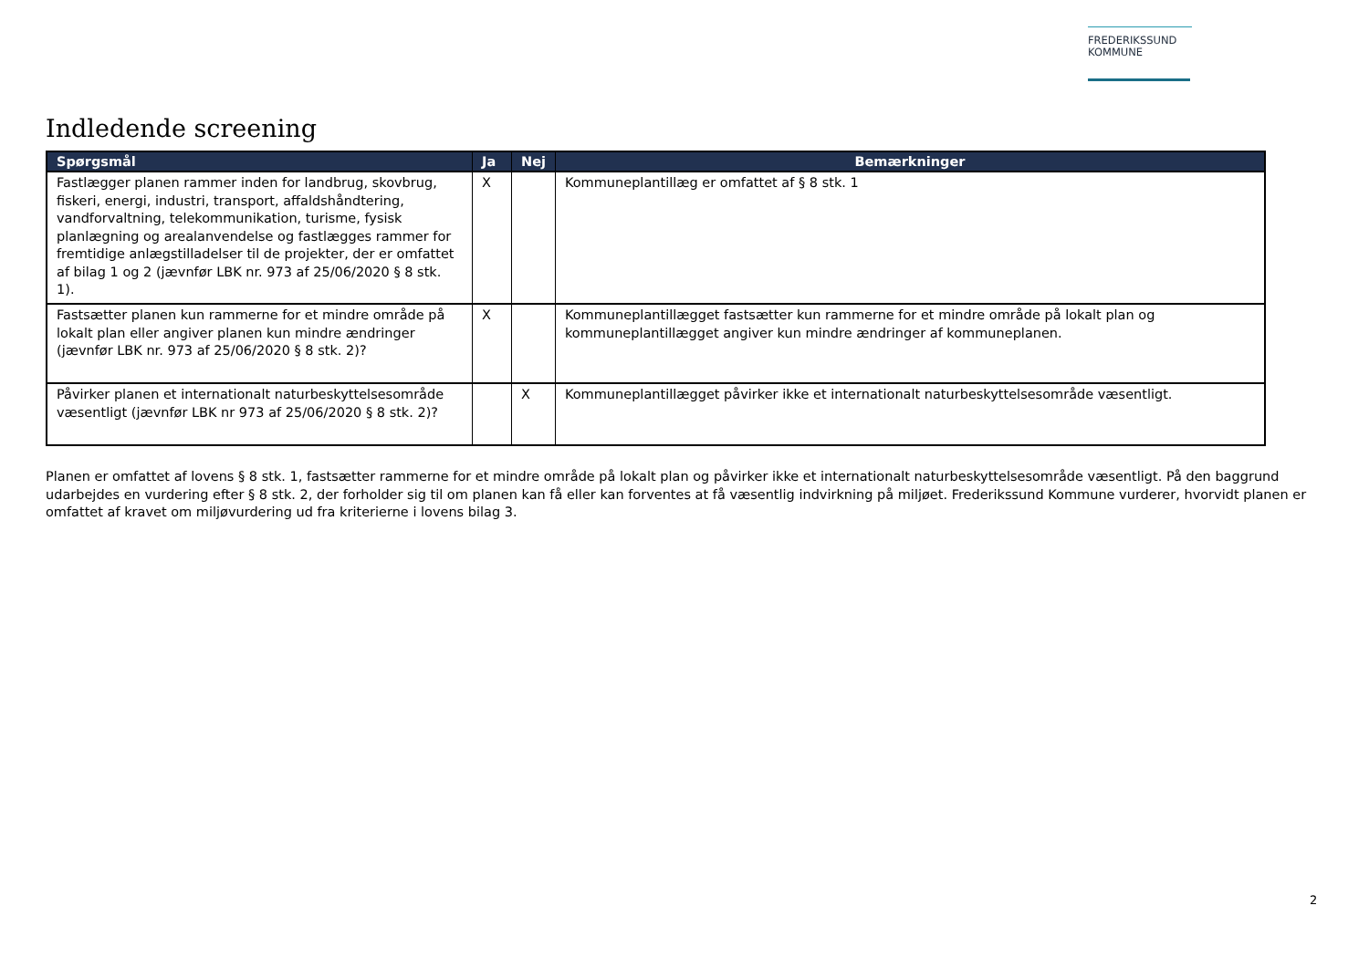FREDERIKSSUND
KOMMUNE
Indledende screening
| Spørgsmål | Ja | Nej | Bemærkninger |
| --- | --- | --- | --- |
| Fastlægger planen rammer inden for landbrug, skovbrug, fiskeri, energi, industri, transport, affaldshåndtering, vandforvaltning, telekommunikation, turisme, fysisk planlægning og arealanvendelse og fastlægges rammer for fremtidige anlægstilladelser til de projekter, der er omfattet af bilag 1 og 2 (jævnfør LBK nr. 973 af 25/06/2020 § 8 stk. 1). | X | | Kommuneplantillæg er omfattet af § 8 stk. 1 |
| Fastsætter planen kun rammerne for et mindre område på lokalt plan eller angiver planen kun mindre ændringer (jævnfør LBK nr. 973 af 25/06/2020 § 8 stk. 2)? | X | | Kommuneplantillægget fastsætter kun rammerne for et mindre område på lokalt plan og kommuneplantillægget angiver kun mindre ændringer af kommuneplanen. |
| Påvirker planen et internationalt naturbeskyttelsesområde væsentligt (jævnfør LBK nr 973 af 25/06/2020 § 8 stk. 2)? | | X | Kommuneplantillægget påvirker ikke et internationalt naturbeskyttelsesområde væsentligt. |
Planen er omfattet af lovens § 8 stk. 1, fastsætter rammerne for et mindre område på lokalt plan og påvirker ikke et internationalt naturbeskyttelsesområde væsentligt. På den baggrund udarbejdes en vurdering efter § 8 stk. 2, der forholder sig til om planen kan få eller kan forventes at få væsentlig indvirkning på miljøet. Frederikssund Kommune vurderer, hvorvidt planen er omfattet af kravet om miljøvurdering ud fra kriterierne i lovens bilag 3.
2